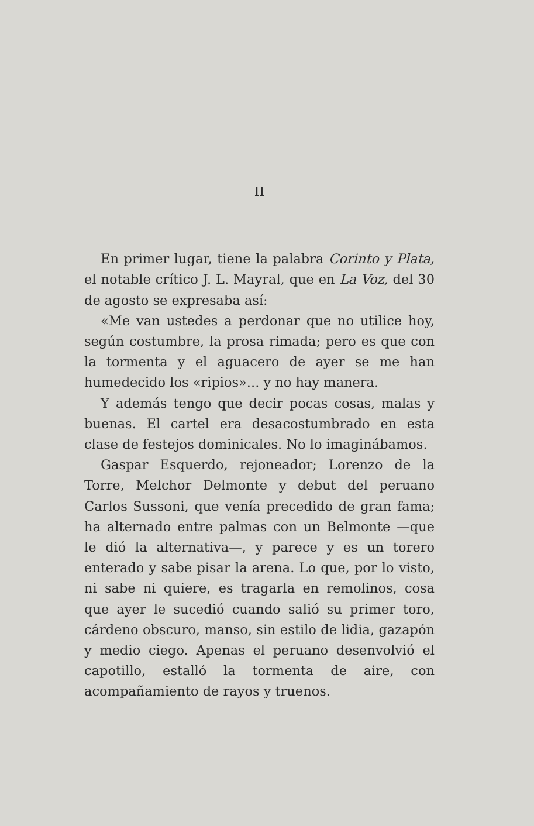II
En primer lugar, tiene la palabra Corinto y Plata, el notable crítico J. L. Mayral, que en La Voz, del 30 de agosto se expresaba así:
«Me van ustedes a perdonar que no utilice hoy, según costumbre, la prosa rimada; pero es que con la tormenta y el aguacero de ayer se me han humedecido los «ripios»... y no hay manera.
Y además tengo que decir pocas cosas, malas y buenas. El cartel era desacostumbrado en esta clase de festejos dominicales. No lo imaginábamos.
Gaspar Esquerdo, rejoneador; Lorenzo de la Torre, Melchor Delmonte y debut del peruano Carlos Sussoni, que venía precedido de gran fama; ha alternado entre palmas con un Belmonte —que le dió la alternativa—, y parece y es un torero enterado y sabe pisar la arena. Lo que, por lo visto, ni sabe ni quiere, es tragarla en remolinos, cosa que ayer le sucedió cuando salió su primer toro, cárdeno obscuro, manso, sin estilo de lidia, gazapón y medio ciego. Apenas el peruano desenvolvió el capotillo, estalló la tormenta de aire, con acompañamiento de rayos y truenos.